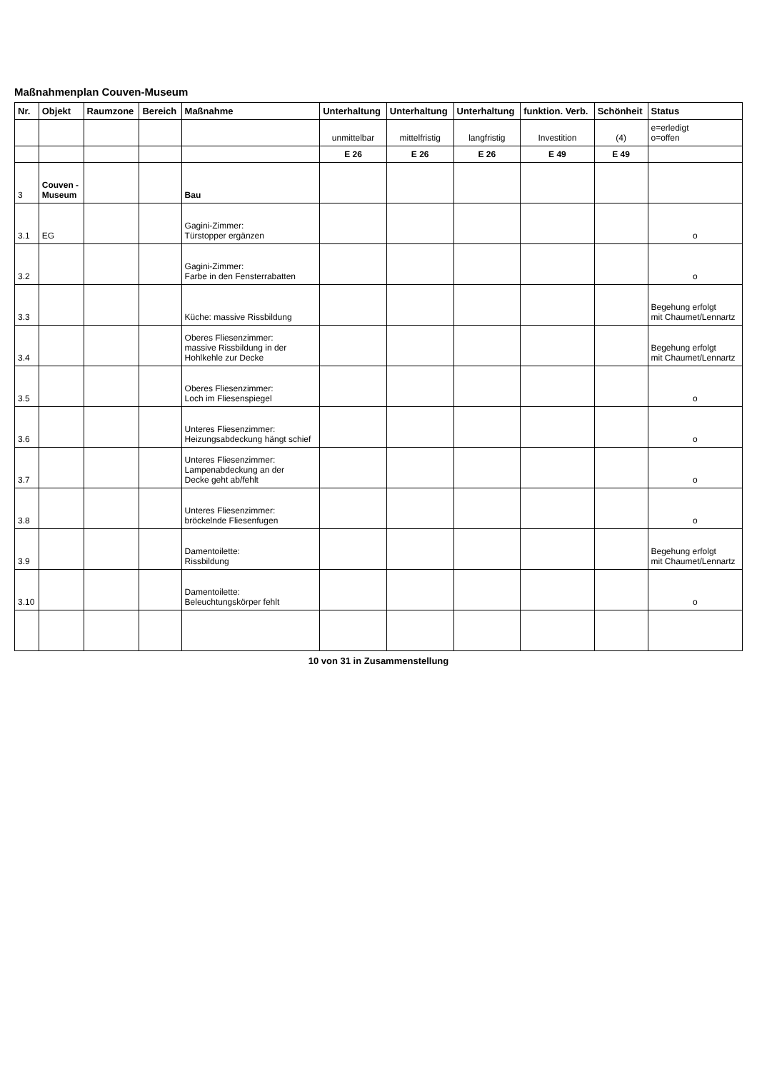Maßnahmenplan Couven-Museum
| Nr. | Objekt | Raumzone | Bereich | Maßnahme | Unterhaltung | Unterhaltung | Unterhaltung | funktion. Verb. | Schönheit | Status |
| --- | --- | --- | --- | --- | --- | --- | --- | --- | --- | --- |
| | | | | | unmittelbar | mittelfristig | langfristig | Investition | (4) | e=erledigt o=offen |
| | | | | | E 26 | E 26 | E 26 | E 49 | E 49 | |
| 3 | Couven - Museum | | | Bau | | | | | | |
| 3.1 | EG | | | Gagini-Zimmer: Türstopper ergänzen | | | | | | o |
| 3.2 | | | | Gagini-Zimmer: Farbe in den Fensterrabatten | | | | | | o |
| 3.3 | | | | Küche: massive Rissbildung | | | | | | Begehung erfolgt mit Chaumet/Lennartz |
| 3.4 | | | | Oberes Fliesenzimmer: massive Rissbildung in der Hohlkehle zur Decke | | | | | | Begehung erfolgt mit Chaumet/Lennartz |
| 3.5 | | | | Oberes Fliesenzimmer: Loch im Fliesenspiegel | | | | | | o |
| 3.6 | | | | Unteres Fliesenzimmer: Heizungsabdeckung hängt schief | | | | | | o |
| 3.7 | | | | Unteres Fliesenzimmer: Lampenabdeckung an der Decke geht ab/fehlt | | | | | | o |
| 3.8 | | | | Unteres Fliesenzimmer: bröckelnde Fliesenfugen | | | | | | o |
| 3.9 | | | | Damentoilette: Rissbildung | | | | | | Begehung erfolgt mit Chaumet/Lennartz |
| 3.10 | | | | Damentoilette: Beleuchtungskörper fehlt | | | | | | o |
10 von 31 in Zusammenstellung